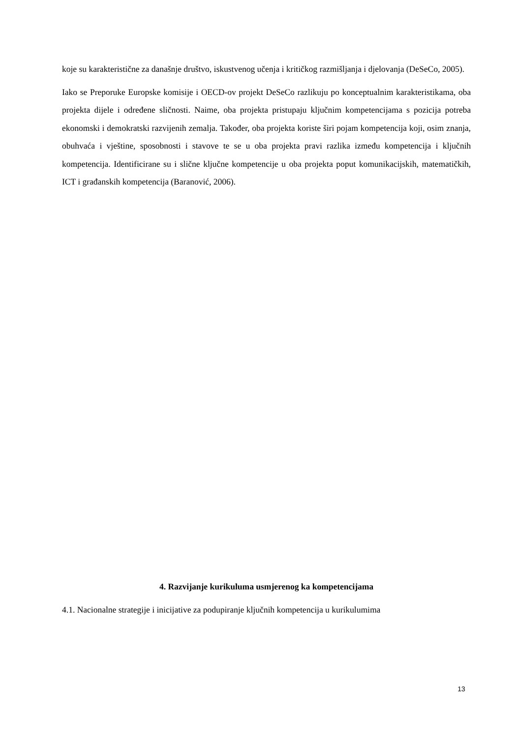koje su karakteristične za današnje društvo, iskustvenog učenja i kritičkog razmišljanja i djelovanja (DeSeCo, 2005).
Iako se Preporuke Europske komisije i OECD-ov projekt DeSeCo razlikuju po konceptualnim karakteristikama, oba projekta dijele i određene sličnosti. Naime, oba projekta pristupaju ključnim kompetencijama s pozicija potreba ekonomski i demokratski razvijenih zemalja. Također, oba projekta koriste širi pojam kompetencija koji, osim znanja, obuhvaća i vještine, sposobnosti i stavove te se u oba projekta pravi razlika između kompetencija i ključnih kompetencija. Identificirane su i slične ključne kompetencije u oba projekta poput komunikacijskih, matematičkih, ICT i građanskih kompetencija (Baranović, 2006).
4. Razvijanje kurikuluma usmjerenog ka kompetencijama
4.1. Nacionalne strategije i inicijative za podupiranje ključnih kompetencija u kurikulumima
13